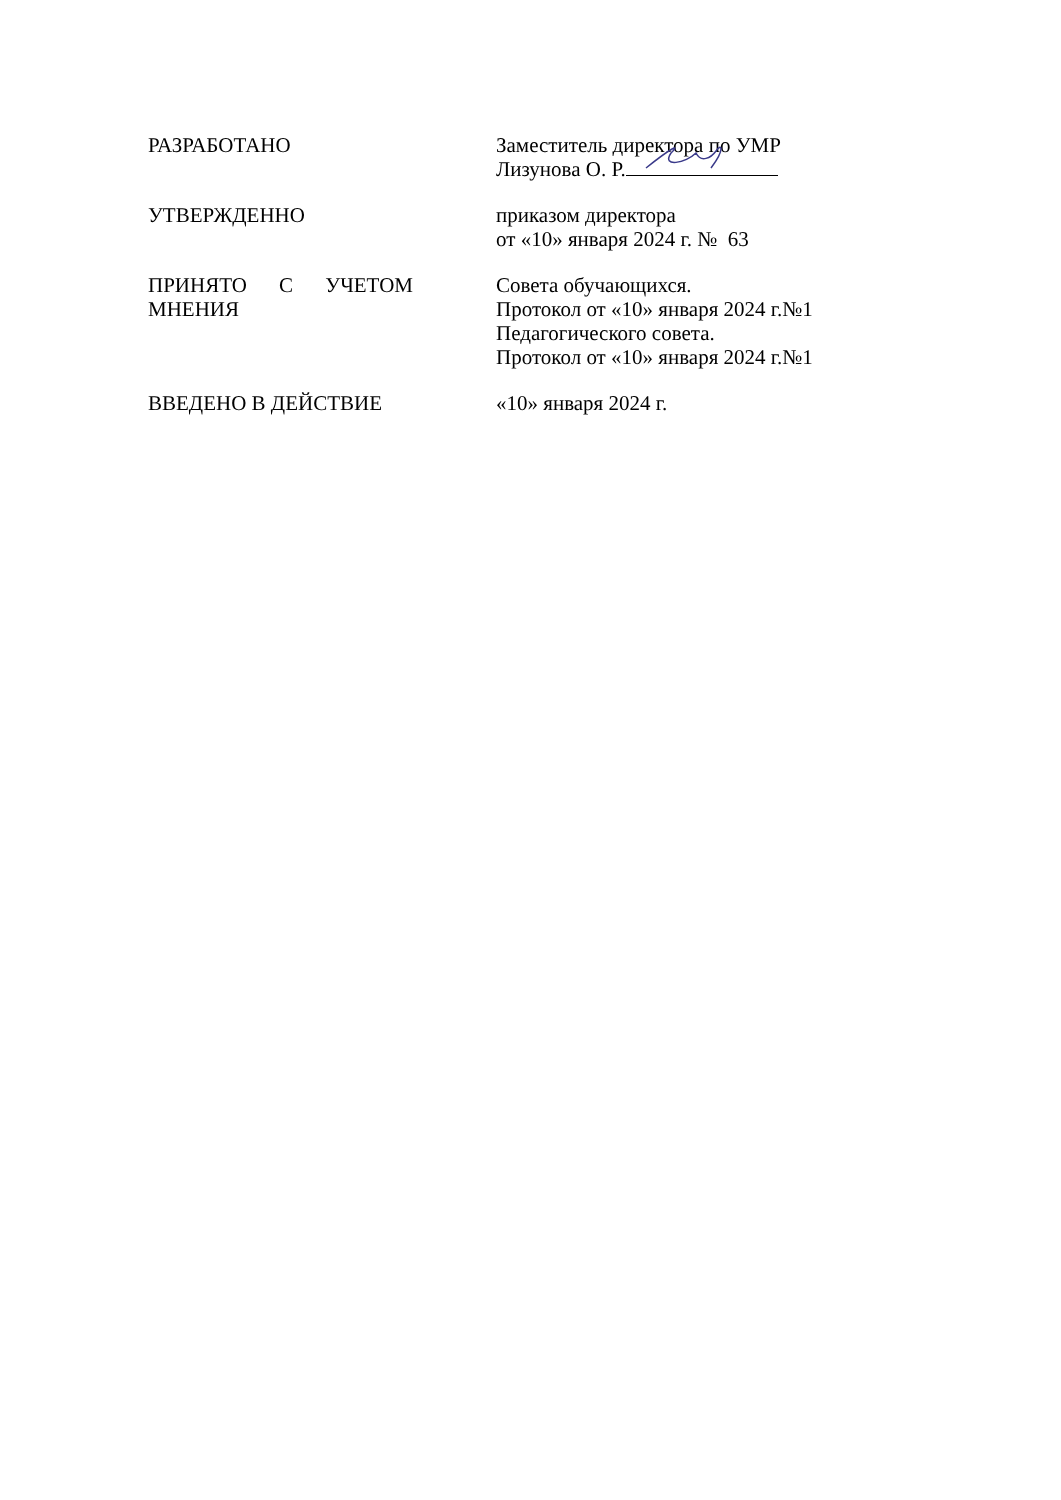РАЗРАБОТАНО Заместитель директора по УМР
Лизунова О. Р.
УТВЕРЖДЕННО приказом директора
от «10» января 2024 г. № 63
ПРИНЯТО С УЧЕТОМ МНЕНИЯ
Совета обучающихся.
Протокол от «10» января 2024 г.№1
Педагогического совета.
Протокол от «10» января 2024 г.№1
ВВЕДЕНО В ДЕЙСТВИЕ «10» января 2024 г.